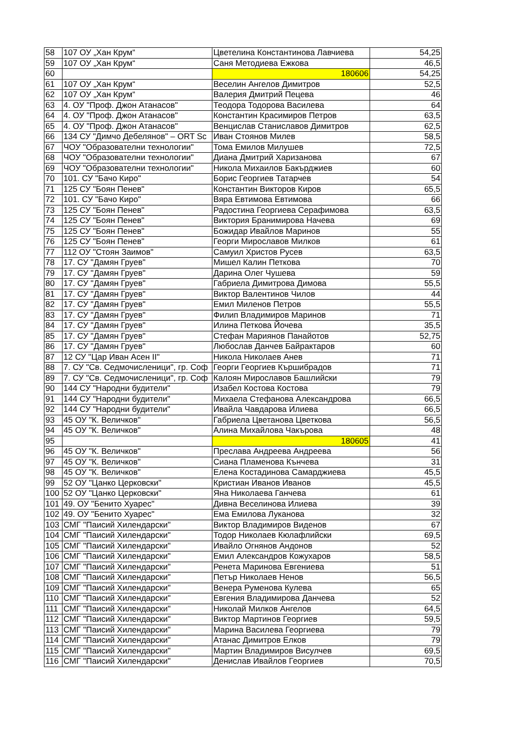| 58 | 107 ОУ „Хан Крум“ | Цветелина Константинова Лавчиева | 54,25 |
| 59 | 107 ОУ „Хан Крум“ | Саня Методиева Ежкова | 46,5 |
| 60 | | 180606 | 54,25 |
| 61 | 107 ОУ „Хан Крум“ | Веселин Ангелов Димитров | 52,5 |
| 62 | 107 ОУ „Хан Крум“ | Валерия Дмитрий Пецева | 46 |
| 63 | 4. ОУ "Проф. Джон Атанасов" | Теодора Тодорова Василева | 64 |
| 64 | 4. ОУ "Проф. Джон Атанасов" | Константин Красимиров Петров | 63,5 |
| 65 | 4. ОУ "Проф. Джон Атанасов" | Венцислав Станиславов Димитров | 62,5 |
| 66 | 134 СУ "Димчо Дебелянов" – ORT Sc | Иван Стоянов Милев | 58,5 |
| 67 | ЧОУ "Образователни технологии" | Тома Емилов Милушев | 72,5 |
| 68 | ЧОУ "Образователни технологии" | Диана Дмитрий Харизанова | 67 |
| 69 | ЧОУ "Образователни технологии" | Никола Михаилов Бакърджиев | 60 |
| 70 | 101. СУ "Бачо Киро" | Борис Георгиев Татарчев | 54 |
| 71 | 125 СУ "Боян Пенев" | Константин Викторов Киров | 65,5 |
| 72 | 101. СУ "Бачо Киро" | Вяра Евтимова Евтимова | 66 |
| 73 | 125 СУ "Боян Пенев" | Радостина Георгиева Серафимова | 63,5 |
| 74 | 125 СУ "Боян Пенев" | Виктория Бранимирова Начева | 69 |
| 75 | 125 СУ "Боян Пенев" | Божидар Ивайлов Маринов | 55 |
| 76 | 125 СУ "Боян Пенев" | Георги Мирославов Милков | 61 |
| 77 | 112 ОУ "Стоян Заимов" | Самуил Христов Русев | 63,5 |
| 78 | 17. СУ "Дамян Груев" | Мишел Калин Петкова | 70 |
| 79 | 17. СУ "Дамян Груев" | Дарина Олег Чушева | 59 |
| 80 | 17. СУ "Дамян Груев" | Габриела Димитрова Димова | 55,5 |
| 81 | 17. СУ "Дамян Груев" | Виктор Валентинов Чилов | 44 |
| 82 | 17. СУ "Дамян Груев" | Емил Миленов Петров | 55,5 |
| 83 | 17. СУ "Дамян Груев" | Филип Владимиров Маринов | 71 |
| 84 | 17. СУ "Дамян Груев" | Илина Петкова Йочева | 35,5 |
| 85 | 17. СУ "Дамян Груев" | Стефан Мариянов Панайотов | 52,75 |
| 86 | 17. СУ "Дамян Груев" | Любослав Данчев Байрактаров | 60 |
| 87 | 12 СУ "Цар Иван Асен II" | Никола Николаев Анев | 71 |
| 88 | 7. СУ "Св. Седмочисленици", гр. Соф | Георги Георгиев Кършибрадов | 71 |
| 89 | 7. СУ "Св. Седмочисленици", гр. Соф | Калоян Мирославов Башлийски | 79 |
| 90 | 144 СУ "Народни будители" | Изабел Костова Костова | 79 |
| 91 | 144 СУ "Народни будители" | Михаела Стефанова Александрова | 66,5 |
| 92 | 144 СУ "Народни будители" | Ивайла Чавдарова Илиева | 66,5 |
| 93 | 45 ОУ "К. Величков" | Габриела Цветанова Цветкова | 56,5 |
| 94 | 45 ОУ "К. Величков" | Алина Михайлова Чакърова | 48 |
| 95 | | 180605 | 41 |
| 96 | 45 ОУ "К. Величков" | Преслава Андреева Андреева | 56 |
| 97 | 45 ОУ "К. Величков" | Сиана Пламенова Кънчева | 31 |
| 98 | 45 ОУ "К. Величков" | Елена Костадинова Самарджиева | 45,5 |
| 99 | 52 ОУ "Цанко Церковски" | Кристиан Иванов Иванов | 45,5 |
| 100 | 52 ОУ "Цанко Церковски" | Яна Николаева Ганчева | 61 |
| 101 | 49. ОУ "Бенито Хуарес" | Дивна Веселинова Илиева | 39 |
| 102 | 49. ОУ "Бенито Хуарес" | Ема Емилова Луканова | 32 |
| 103 | СМГ "Паисий Хилендарски" | Виктор Владимиров Виденов | 67 |
| 104 | СМГ "Паисий Хилендарски" | Тодор Николаев Кюлафлийски | 69,5 |
| 105 | СМГ "Паисий Хилендарски" | Ивайло Огнянов Андонов | 52 |
| 106 | СМГ "Паисий Хилендарски" | Емил Александров Кожухаров | 58,5 |
| 107 | СМГ "Паисий Хилендарски" | Ренета Маринова Евгениева | 51 |
| 108 | СМГ "Паисий Хилендарски" | Петър Николаев Ненов | 56,5 |
| 109 | СМГ "Паисий Хилендарски" | Венера Руменова Кулева | 65 |
| 110 | СМГ "Паисий Хилендарски" | Евгения Владимирова Данчева | 52 |
| 111 | СМГ "Паисий Хилендарски" | Николай Милков Ангелов | 64,5 |
| 112 | СМГ "Паисий Хилендарски" | Виктор Мартинов Георгиев | 59,5 |
| 113 | СМГ "Паисий Хилендарски" | Марина Василева Георгиева | 79 |
| 114 | СМГ "Паисий Хилендарски" | Атанас Димитров Елков | 79 |
| 115 | СМГ "Паисий Хилендарски" | Мартин Владимиров Висулчев | 69,5 |
| 116 | СМГ "Паисий Хилендарски" | Денислав Ивайлов Георгиев | 70,5 |